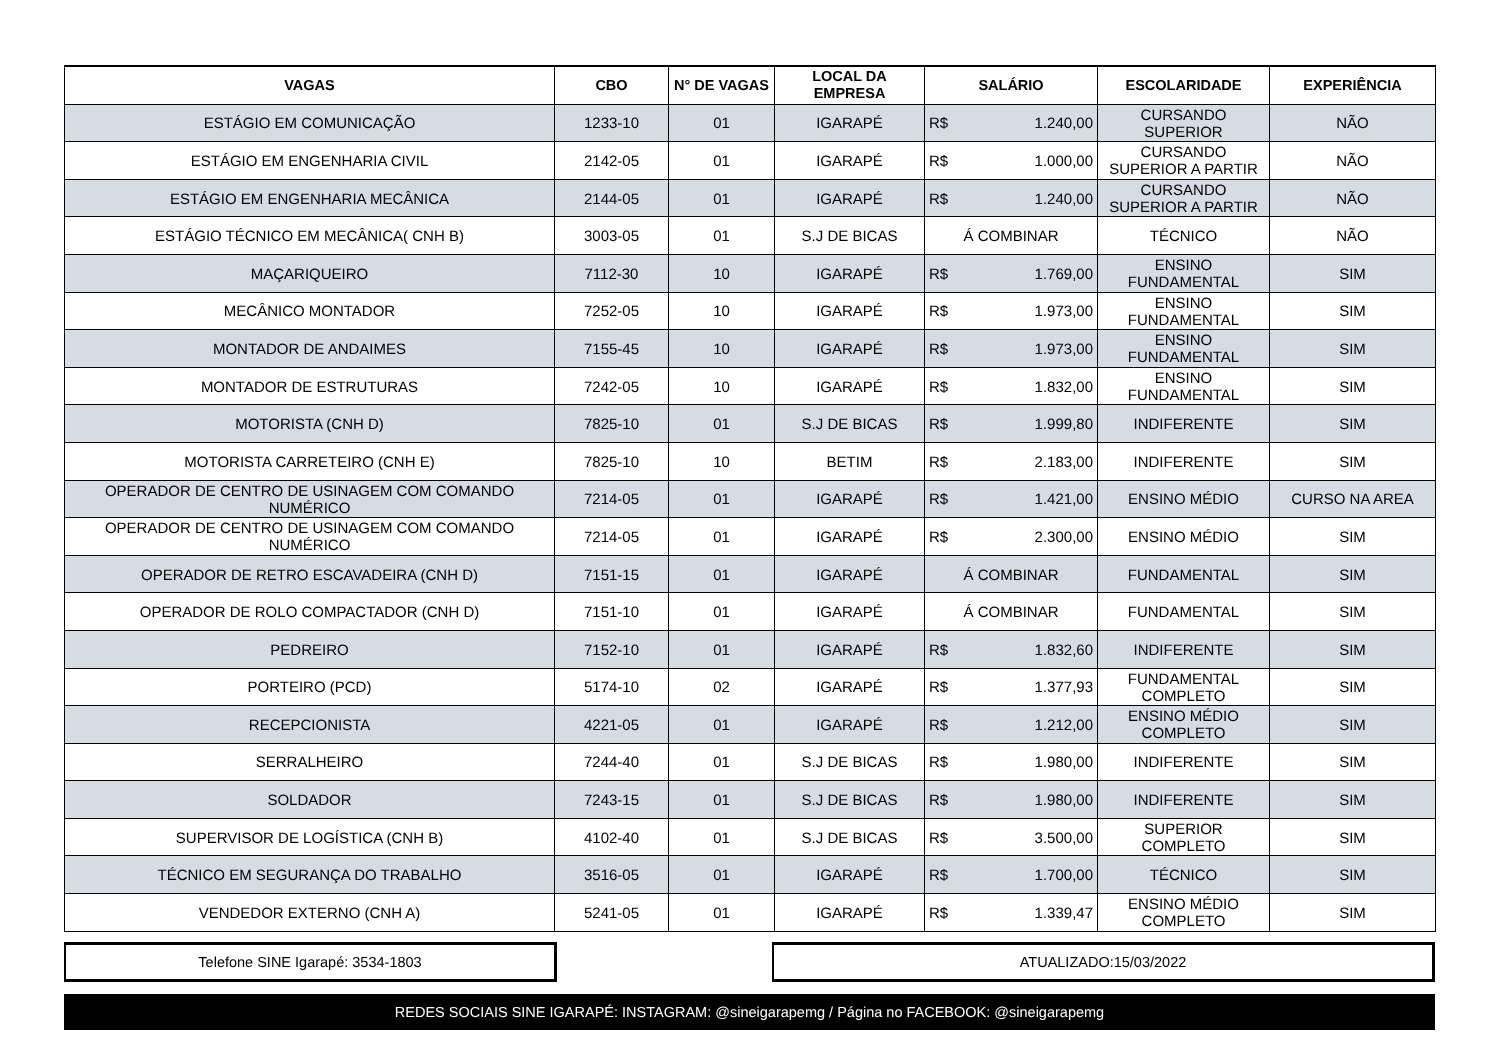| VAGAS | CBO | N° DE VAGAS | LOCAL DA EMPRESA | SALÁRIO | ESCOLARIDADE | EXPERIÊNCIA |
| --- | --- | --- | --- | --- | --- | --- |
| ESTÁGIO EM COMUNICAÇÃO | 1233-10 | 01 | IGARAPÉ | R$ 1.240,00 | CURSANDO SUPERIOR | NÃO |
| ESTÁGIO EM ENGENHARIA CIVIL | 2142-05 | 01 | IGARAPÉ | R$ 1.000,00 | CURSANDO SUPERIOR A PARTIR | NÃO |
| ESTÁGIO EM ENGENHARIA MECÂNICA | 2144-05 | 01 | IGARAPÉ | R$ 1.240,00 | CURSANDO SUPERIOR A PARTIR | NÃO |
| ESTÁGIO TÉCNICO EM MECÂNICA( CNH B) | 3003-05 | 01 | S.J DE BICAS | Á COMBINAR | TÉCNICO | NÃO |
| MAÇARIQUEIRO | 7112-30 | 10 | IGARAPÉ | R$ 1.769,00 | ENSINO FUNDAMENTAL | SIM |
| MECÂNICO MONTADOR | 7252-05 | 10 | IGARAPÉ | R$ 1.973,00 | ENSINO FUNDAMENTAL | SIM |
| MONTADOR DE ANDAIMES | 7155-45 | 10 | IGARAPÉ | R$ 1.973,00 | ENSINO FUNDAMENTAL | SIM |
| MONTADOR DE ESTRUTURAS | 7242-05 | 10 | IGARAPÉ | R$ 1.832,00 | ENSINO FUNDAMENTAL | SIM |
| MOTORISTA (CNH D) | 7825-10 | 01 | S.J DE BICAS | R$ 1.999,80 | INDIFERENTE | SIM |
| MOTORISTA CARRETEIRO (CNH E) | 7825-10 | 10 | BETIM | R$ 2.183,00 | INDIFERENTE | SIM |
| OPERADOR DE CENTRO DE USINAGEM COM COMANDO NUMÉRICO | 7214-05 | 01 | IGARAPÉ | R$ 1.421,00 | ENSINO MÉDIO | CURSO NA AREA |
| OPERADOR DE CENTRO DE USINAGEM COM COMANDO NUMÉRICO | 7214-05 | 01 | IGARAPÉ | R$ 2.300,00 | ENSINO MÉDIO | SIM |
| OPERADOR DE RETRO ESCAVADEIRA (CNH D) | 7151-15 | 01 | IGARAPÉ | Á COMBINAR | FUNDAMENTAL | SIM |
| OPERADOR DE ROLO COMPACTADOR (CNH D) | 7151-10 | 01 | IGARAPÉ | Á COMBINAR | FUNDAMENTAL | SIM |
| PEDREIRO | 7152-10 | 01 | IGARAPÉ | R$ 1.832,60 | INDIFERENTE | SIM |
| PORTEIRO (PCD) | 5174-10 | 02 | IGARAPÉ | R$ 1.377,93 | FUNDAMENTAL COMPLETO | SIM |
| RECEPCIONISTA | 4221-05 | 01 | IGARAPÉ | R$ 1.212,00 | ENSINO MÉDIO COMPLETO | SIM |
| SERRALHEIRO | 7244-40 | 01 | S.J DE BICAS | R$ 1.980,00 | INDIFERENTE | SIM |
| SOLDADOR | 7243-15 | 01 | S.J DE BICAS | R$ 1.980,00 | INDIFERENTE | SIM |
| SUPERVISOR DE LOGÍSTICA (CNH B) | 4102-40 | 01 | S.J DE BICAS | R$ 3.500,00 | SUPERIOR COMPLETO | SIM |
| TÉCNICO EM SEGURANÇA DO TRABALHO | 3516-05 | 01 | IGARAPÉ | R$ 1.700,00 | TÉCNICO | SIM |
| VENDEDOR EXTERNO (CNH A) | 5241-05 | 01 | IGARAPÉ | R$ 1.339,47 | ENSINO MÉDIO COMPLETO | SIM |
Telefone SINE Igarapé: 3534-1803 ATUALIZADO:15/03/2022
REDES SOCIAIS SINE IGARAPÉ: INSTAGRAM: @sineigarapemg / Página no FACEBOOK: @sineigarapemg